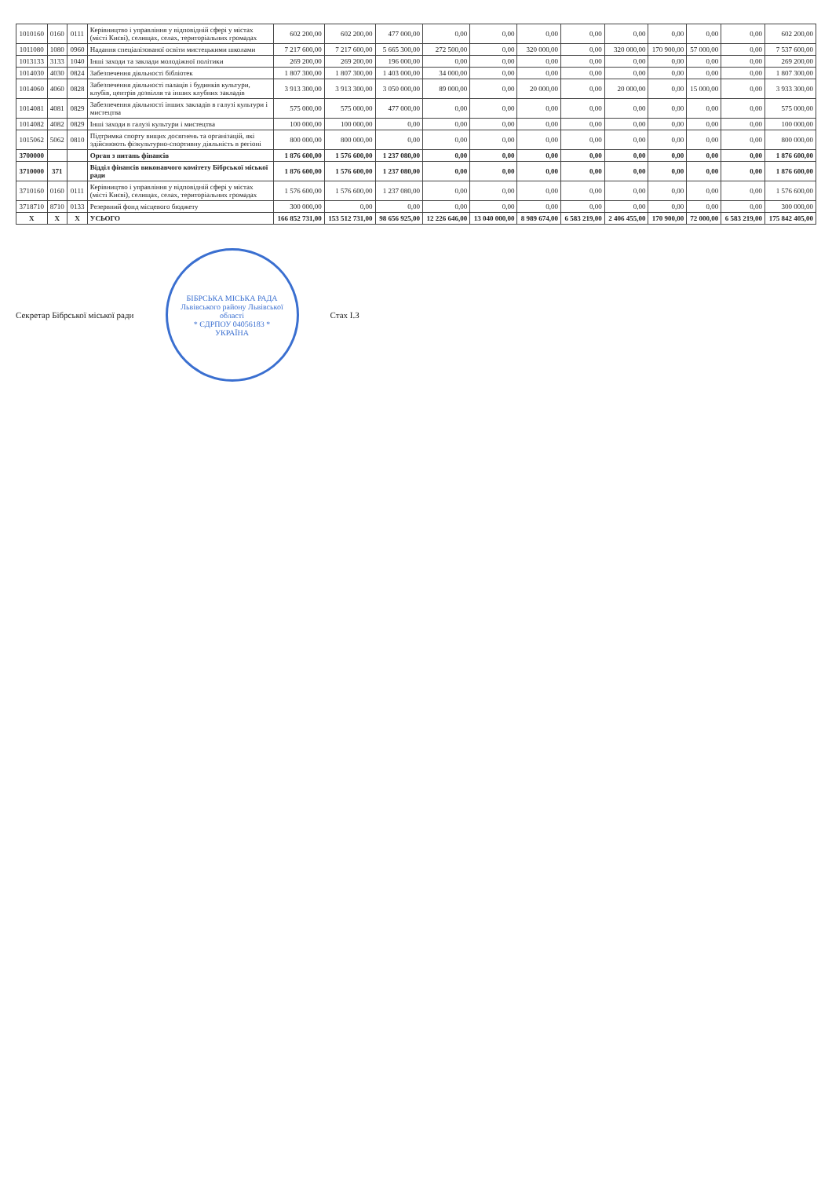| 1010160 | 0160 | 0111 | Керівництво і управління у відповідній сфері у містах (місті Києві), селищах, селах, територіальних громадах | 602 200,00 | 602 200,00 | 477 000,00 | 0,00 | 0,00 | 0,00 | 0,00 | 0,00 | 0,00 | 0,00 | 0,00 | 602 200,00 |
| 1011080 | 1080 | 0960 | Надання спеціалізованої освіти мистецькими школами | 7 217 600,00 | 7 217 600,00 | 5 665 300,00 | 272 500,00 | 0,00 | 320 000,00 | 0,00 | 320 000,00 | 170 900,00 | 57 000,00 | 0,00 | 7 537 600,00 |
| 1013133 | 3133 | 1040 | Інші заходи та заклади молодіжної політики | 269 200,00 | 269 200,00 | 196 000,00 | 0,00 | 0,00 | 0,00 | 0,00 | 0,00 | 0,00 | 0,00 | 0,00 | 269 200,00 |
| 1014030 | 4030 | 0824 | Забезпечення діяльності бібліотек | 1 807 300,00 | 1 807 300,00 | 1 403 000,00 | 34 000,00 | 0,00 | 0,00 | 0,00 | 0,00 | 0,00 | 0,00 | 0,00 | 1 807 300,00 |
| 1014060 | 4060 | 0828 | Забезпечення діяльності палаців і будинків культури, клубів, центрів дозвілля та інших клубних закладів | 3 913 300,00 | 3 913 300,00 | 3 050 000,00 | 89 000,00 | 0,00 | 20 000,00 | 0,00 | 20 000,00 | 0,00 | 15 000,00 | 0,00 | 3 933 300,00 |
| 1014081 | 4081 | 0829 | Забезпечення діяльності інших закладів в галузі культури і мистецтва | 575 000,00 | 575 000,00 | 477 000,00 | 0,00 | 0,00 | 0,00 | 0,00 | 0,00 | 0,00 | 0,00 | 0,00 | 575 000,00 |
| 1014082 | 4082 | 0829 | Інші заходи в галузі культури і мистецтва | 100 000,00 | 100 000,00 | 0,00 | 0,00 | 0,00 | 0,00 | 0,00 | 0,00 | 0,00 | 0,00 | 0,00 | 100 000,00 |
| 1015062 | 5062 | 0810 | Підтримка спорту вищих досягнень та організацій, які здійснюють фізкультурно-спортивну діяльність в регіоні | 800 000,00 | 800 000,00 | 0,00 | 0,00 | 0,00 | 0,00 | 0,00 | 0,00 | 0,00 | 0,00 | 0,00 | 800 000,00 |
| 3700000 | | | Орган з питань фінансів | 1 876 600,00 | 1 576 600,00 | 1 237 080,00 | 0,00 | 0,00 | 0,00 | 0,00 | 0,00 | 0,00 | 0,00 | 0,00 | 1 876 600,00 |
| 3710000 | 371 | | Відділ фінансів виконавчого комітету Бібрської міської ради | 1 876 600,00 | 1 576 600,00 | 1 237 080,00 | 0,00 | 0,00 | 0,00 | 0,00 | 0,00 | 0,00 | 0,00 | 0,00 | 1 876 600,00 |
| 3710160 | 0160 | 0111 | Керівництво і управління у відповідній сфері у містах (місті Києві), селищах, селах, територіальних громадах | 1 576 600,00 | 1 576 600,00 | 1 237 080,00 | 0,00 | 0,00 | 0,00 | 0,00 | 0,00 | 0,00 | 0,00 | 0,00 | 1 576 600,00 |
| 3718710 | 8710 | 0133 | Резервний фонд місцевого бюджету | 300 000,00 | 0,00 | 0,00 | 0,00 | 0,00 | 0,00 | 0,00 | 0,00 | 0,00 | 0,00 | 0,00 | 300 000,00 |
| X | X | X | УСЬОГО | 166 852 731,00 | 153 512 731,00 | 98 656 925,00 | 12 226 646,00 | 13 040 000,00 | 8 989 674,00 | 6 583 219,00 | 2 406 455,00 | 170 900,00 | 72 000,00 | 6 583 219,00 | 175 842 405,00 |
Секретар Бібрської міської ради
БІБРСЬКА МІСЬКА РАДА
Львівського району Львівської області
* ЄДРПОУ 04056183 *
УКРАЇНА
Стах І.З